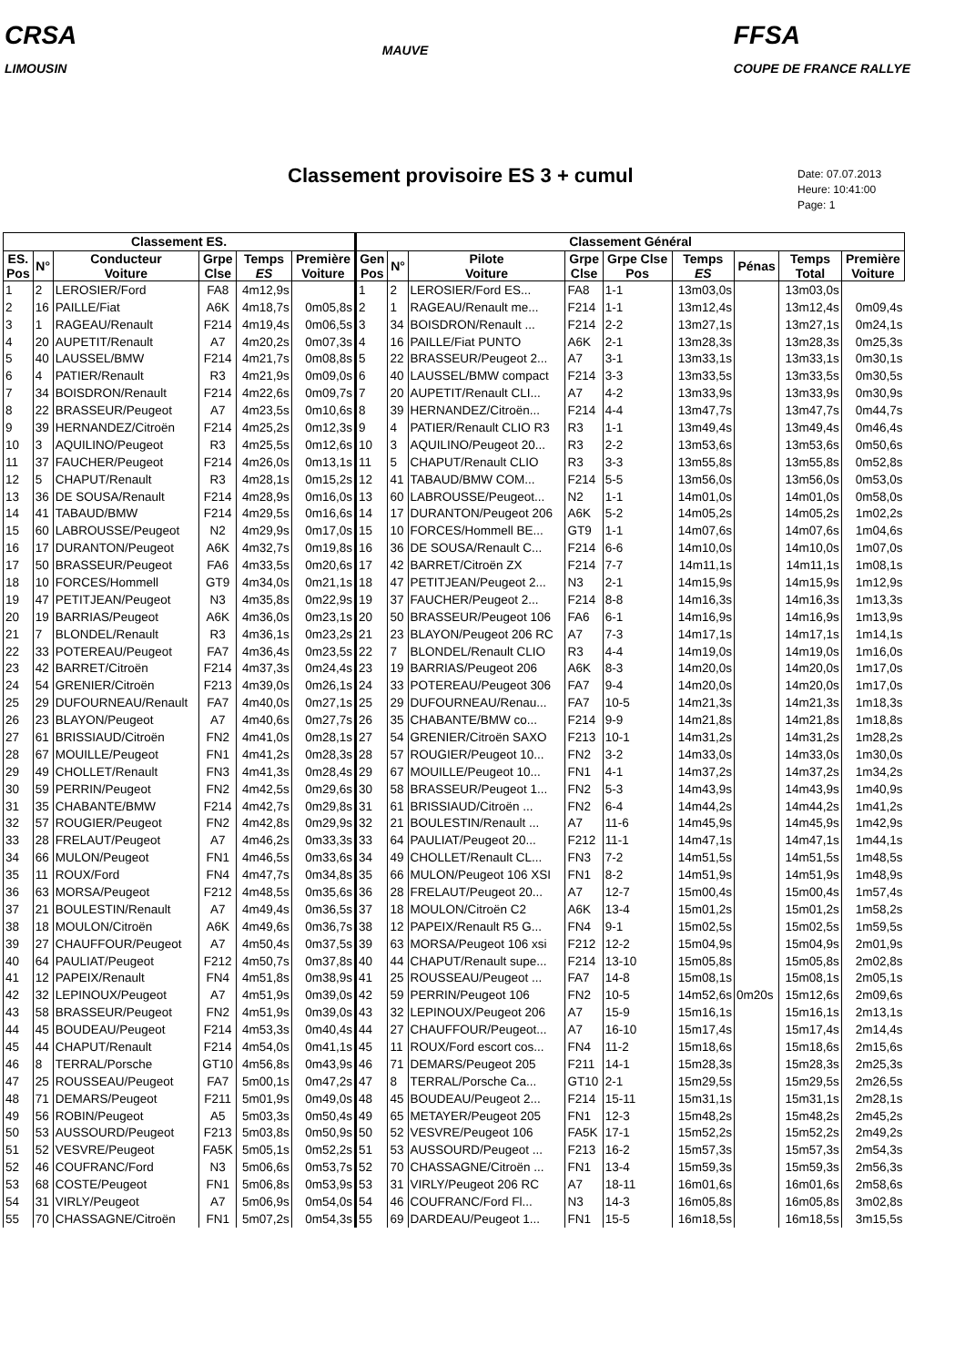CRSA
LIMOUSIN
MAUVE
FFSA
COUPE DE FRANCE RALLYE
Classement provisoire ES 3 + cumul
Date: 07.07.2013
Heure: 10:41:00
Page: 1
| Classement ES. | | | | | | Classement Général | | | | | | | | |
| --- | --- | --- | --- | --- | --- | --- | --- | --- | --- | --- | --- | --- | --- | --- |
| ES. Pos | N° | Conducteur Voiture | Grpe Clse | Temps ES | Première Voiture | Gen Pos | N° | Pilote Voiture | Grpe Clse | Grpe Clse Pos | Temps ES | Pénas | Temps Total | Première Voiture |
| 1 | 2 | LEROSIER/Ford | FA8 | 4m12,9s | | 1 | 2 | LEROSIER/Ford ES... | FA8 | 1-1 | 13m03,0s | | 13m03,0s | |
| 2 | 16 | PAILLE/Fiat | A6K | 4m18,7s | 0m05,8s | 2 | 1 | RAGEAU/Renault me... | F214 | 1-1 | 13m12,4s | | 13m12,4s | 0m09,4s |
| 3 | 1 | RAGEAU/Renault | F214 | 4m19,4s | 0m06,5s | 3 | 34 | BOISDRON/Renault ... | F214 | 2-2 | 13m27,1s | | 13m27,1s | 0m24,1s |
| 4 | 20 | AUPETIT/Renault | A7 | 4m20,2s | 0m07,3s | 4 | 16 | PAILLE/Fiat PUNTO | A6K | 2-1 | 13m28,3s | | 13m28,3s | 0m25,3s |
| 5 | 40 | LAUSSEL/BMW | F214 | 4m21,7s | 0m08,8s | 5 | 22 | BRASSEUR/Peugeot 2... | A7 | 3-1 | 13m33,1s | | 13m33,1s | 0m30,1s |
| 6 | 4 | PATIER/Renault | R3 | 4m21,9s | 0m09,0s | 6 | 40 | LAUSSEL/BMW compact | F214 | 3-3 | 13m33,5s | | 13m33,5s | 0m30,5s |
| 7 | 34 | BOISDRON/Renault | F214 | 4m22,6s | 0m09,7s | 7 | 20 | AUPETIT/Renault CLI... | A7 | 4-2 | 13m33,9s | | 13m33,9s | 0m30,9s |
| 8 | 22 | BRASSEUR/Peugeot | A7 | 4m23,5s | 0m10,6s | 8 | 39 | HERNANDEZ/Citroën... | F214 | 4-4 | 13m47,7s | | 13m47,7s | 0m44,7s |
| 9 | 39 | HERNANDEZ/Citroën | F214 | 4m25,2s | 0m12,3s | 9 | 4 | PATIER/Renault CLIO R3 | R3 | 1-1 | 13m49,4s | | 13m49,4s | 0m46,4s |
| 10 | 3 | AQUILINO/Peugeot | R3 | 4m25,5s | 0m12,6s | 10 | 3 | AQUILINO/Peugeot 20... | R3 | 2-2 | 13m53,6s | | 13m53,6s | 0m50,6s |
| 11 | 37 | FAUCHER/Peugeot | F214 | 4m26,0s | 0m13,1s | 11 | 5 | CHAPUT/Renault CLIO | R3 | 3-3 | 13m55,8s | | 13m55,8s | 0m52,8s |
| 12 | 5 | CHAPUT/Renault | R3 | 4m28,1s | 0m15,2s | 12 | 41 | TABAUD/BMW COM... | F214 | 5-5 | 13m56,0s | | 13m56,0s | 0m53,0s |
| 13 | 36 | DE SOUSA/Renault | F214 | 4m28,9s | 0m16,0s | 13 | 60 | LABROUSSE/Peugeot... | N2 | 1-1 | 14m01,0s | | 14m01,0s | 0m58,0s |
| 14 | 41 | TABAUD/BMW | F214 | 4m29,5s | 0m16,6s | 14 | 17 | DURANTON/Peugeot 206 | A6K | 5-2 | 14m05,2s | | 14m05,2s | 1m02,2s |
| 15 | 60 | LABROUSSE/Peugeot | N2 | 4m29,9s | 0m17,0s | 15 | 10 | FORCES/Hommell BE... | GT9 | 1-1 | 14m07,6s | | 14m07,6s | 1m04,6s |
| 16 | 17 | DURANTON/Peugeot | A6K | 4m32,7s | 0m19,8s | 16 | 36 | DE SOUSA/Renault C... | F214 | 6-6 | 14m10,0s | | 14m10,0s | 1m07,0s |
| 17 | 50 | BRASSEUR/Peugeot | FA6 | 4m33,5s | 0m20,6s | 17 | 42 | BARRET/Citroën ZX | F214 | 7-7 | 14m11,1s | | 14m11,1s | 1m08,1s |
| 18 | 10 | FORCES/Hommell | GT9 | 4m34,0s | 0m21,1s | 18 | 47 | PETITJEAN/Peugeot 2... | N3 | 2-1 | 14m15,9s | | 14m15,9s | 1m12,9s |
| 19 | 47 | PETITJEAN/Peugeot | N3 | 4m35,8s | 0m22,9s | 19 | 37 | FAUCHER/Peugeot 2... | F214 | 8-8 | 14m16,3s | | 14m16,3s | 1m13,3s |
| 20 | 19 | BARRIAS/Peugeot | A6K | 4m36,0s | 0m23,1s | 20 | 50 | BRASSEUR/Peugeot 106 | FA6 | 6-1 | 14m16,9s | | 14m16,9s | 1m13,9s |
| 21 | 7 | BLONDEL/Renault | R3 | 4m36,1s | 0m23,2s | 21 | 23 | BLAYON/Peugeot 206 RC | A7 | 7-3 | 14m17,1s | | 14m17,1s | 1m14,1s |
| 22 | 33 | POTEREAU/Peugeot | FA7 | 4m36,4s | 0m23,5s | 22 | 7 | BLONDEL/Renault CLIO | R3 | 4-4 | 14m19,0s | | 14m19,0s | 1m16,0s |
| 23 | 42 | BARRET/Citroën | F214 | 4m37,3s | 0m24,4s | 23 | 19 | BARRIAS/Peugeot 206 | A6K | 8-3 | 14m20,0s | | 14m20,0s | 1m17,0s |
| 24 | 54 | GRENIER/Citroën | F213 | 4m39,0s | 0m26,1s | 24 | 33 | POTEREAU/Peugeot 306 | FA7 | 9-4 | 14m20,0s | | 14m20,0s | 1m17,0s |
| 25 | 29 | DUFOURNEAU/Renault | FA7 | 4m40,0s | 0m27,1s | 25 | 29 | DUFOURNEAU/Renau... | FA7 | 10-5 | 14m21,3s | | 14m21,3s | 1m18,3s |
| 26 | 23 | BLAYON/Peugeot | A7 | 4m40,6s | 0m27,7s | 26 | 35 | CHABANTE/BMW co... | F214 | 9-9 | 14m21,8s | | 14m21,8s | 1m18,8s |
| 27 | 61 | BRISSIAUD/Citroën | FN2 | 4m41,0s | 0m28,1s | 27 | 54 | GRENIER/Citroën SAXO | F213 | 10-1 | 14m31,2s | | 14m31,2s | 1m28,2s |
| 28 | 67 | MOUILLE/Peugeot | FN1 | 4m41,2s | 0m28,3s | 28 | 57 | ROUGIER/Peugeot 10... | FN2 | 3-2 | 14m33,0s | | 14m33,0s | 1m30,0s |
| 29 | 49 | CHOLLET/Renault | FN3 | 4m41,3s | 0m28,4s | 29 | 67 | MOUILLE/Peugeot 10... | FN1 | 4-1 | 14m37,2s | | 14m37,2s | 1m34,2s |
| 30 | 59 | PERRIN/Peugeot | FN2 | 4m42,5s | 0m29,6s | 30 | 58 | BRASSEUR/Peugeot 1... | FN2 | 5-3 | 14m43,9s | | 14m43,9s | 1m40,9s |
| 31 | 35 | CHABANTE/BMW | F214 | 4m42,7s | 0m29,8s | 31 | 61 | BRISSIAUD/Citroën ... | FN2 | 6-4 | 14m44,2s | | 14m44,2s | 1m41,2s |
| 32 | 57 | ROUGIER/Peugeot | FN2 | 4m42,8s | 0m29,9s | 32 | 21 | BOULESTIN/Renault ... | A7 | 11-6 | 14m45,9s | | 14m45,9s | 1m42,9s |
| 33 | 28 | FRELAUT/Peugeot | A7 | 4m46,2s | 0m33,3s | 33 | 64 | PAULIAT/Peugeot 20... | F212 | 11-1 | 14m47,1s | | 14m47,1s | 1m44,1s |
| 34 | 66 | MULON/Peugeot | FN1 | 4m46,5s | 0m33,6s | 34 | 49 | CHOLLET/Renault CL... | FN3 | 7-2 | 14m51,5s | | 14m51,5s | 1m48,5s |
| 35 | 11 | ROUX/Ford | FN4 | 4m47,7s | 0m34,8s | 35 | 66 | MULON/Peugeot 106 XSI | FN1 | 8-2 | 14m51,9s | | 14m51,9s | 1m48,9s |
| 36 | 63 | MORSA/Peugeot | F212 | 4m48,5s | 0m35,6s | 36 | 28 | FRELAUT/Peugeot 20... | A7 | 12-7 | 15m00,4s | | 15m00,4s | 1m57,4s |
| 37 | 21 | BOULESTIN/Renault | A7 | 4m49,4s | 0m36,5s | 37 | 18 | MOULON/Citroën C2 | A6K | 13-4 | 15m01,2s | | 15m01,2s | 1m58,2s |
| 38 | 18 | MOULON/Citroën | A6K | 4m49,6s | 0m36,7s | 38 | 12 | PAPEIX/Renault R5 G... | FN4 | 9-1 | 15m02,5s | | 15m02,5s | 1m59,5s |
| 39 | 27 | CHAUFFOUR/Peugeot | A7 | 4m50,4s | 0m37,5s | 39 | 63 | MORSA/Peugeot 106 xsi | F212 | 12-2 | 15m04,9s | | 15m04,9s | 2m01,9s |
| 40 | 64 | PAULIAT/Peugeot | F212 | 4m50,7s | 0m37,8s | 40 | 44 | CHAPUT/Renault supe... | F214 | 13-10 | 15m05,8s | | 15m05,8s | 2m02,8s |
| 41 | 12 | PAPEIX/Renault | FN4 | 4m51,8s | 0m38,9s | 41 | 25 | ROUSSEAU/Peugeot ... | FA7 | 14-8 | 15m08,1s | | 15m08,1s | 2m05,1s |
| 42 | 32 | LEPINOUX/Peugeot | A7 | 4m51,9s | 0m39,0s | 42 | 59 | PERRIN/Peugeot 106 | FN2 | 10-5 | 14m52,6s | 0m20s | 15m12,6s | 2m09,6s |
| 43 | 58 | BRASSEUR/Peugeot | FN2 | 4m51,9s | 0m39,0s | 43 | 32 | LEPINOUX/Peugeot 206 | A7 | 15-9 | 15m16,1s | | 15m16,1s | 2m13,1s |
| 44 | 45 | BOUDEAU/Peugeot | F214 | 4m53,3s | 0m40,4s | 44 | 27 | CHAUFFOUR/Peugeot... | A7 | 16-10 | 15m17,4s | | 15m17,4s | 2m14,4s |
| 45 | 44 | CHAPUT/Renault | F214 | 4m54,0s | 0m41,1s | 45 | 11 | ROUX/Ford escort cos... | FN4 | 11-2 | 15m18,6s | | 15m18,6s | 2m15,6s |
| 46 | 8 | TERRAL/Porsche | GT10 | 4m56,8s | 0m43,9s | 46 | 71 | DEMARS/Peugeot 205 | F211 | 14-1 | 15m28,3s | | 15m28,3s | 2m25,3s |
| 47 | 25 | ROUSSEAU/Peugeot | FA7 | 5m00,1s | 0m47,2s | 47 | 8 | TERRAL/Porsche Ca... | GT10 | 2-1 | 15m29,5s | | 15m29,5s | 2m26,5s |
| 48 | 71 | DEMARS/Peugeot | F211 | 5m01,9s | 0m49,0s | 48 | 45 | BOUDEAU/Peugeot 2... | F214 | 15-11 | 15m31,1s | | 15m31,1s | 2m28,1s |
| 49 | 56 | ROBIN/Peugeot | A5 | 5m03,3s | 0m50,4s | 49 | 65 | METAYER/Peugeot 205 | FN1 | 12-3 | 15m48,2s | | 15m48,2s | 2m45,2s |
| 50 | 53 | AUSSOURD/Peugeot | F213 | 5m03,8s | 0m50,9s | 50 | 52 | VESVRE/Peugeot 106 | FA5K | 17-1 | 15m52,2s | | 15m52,2s | 2m49,2s |
| 51 | 52 | VESVRE/Peugeot | FA5K | 5m05,1s | 0m52,2s | 51 | 53 | AUSSOURD/Peugeot ... | F213 | 16-2 | 15m57,3s | | 15m57,3s | 2m54,3s |
| 52 | 46 | COUFRANC/Ford | N3 | 5m06,6s | 0m53,7s | 52 | 70 | CHASSAGNE/Citroën ... | FN1 | 13-4 | 15m59,3s | | 15m59,3s | 2m56,3s |
| 53 | 68 | COSTE/Peugeot | FN1 | 5m06,8s | 0m53,9s | 53 | 31 | VIRLY/Peugeot 206 RC | A7 | 18-11 | 16m01,6s | | 16m01,6s | 2m58,6s |
| 54 | 31 | VIRLY/Peugeot | A7 | 5m06,9s | 0m54,0s | 54 | 46 | COUFRANC/Ford Fl... | N3 | 14-3 | 16m05,8s | | 16m05,8s | 3m02,8s |
| 55 | 70 | CHASSAGNE/Citroën | FN1 | 5m07,2s | 0m54,3s | 55 | 69 | DARDEAU/Peugeot 1... | FN1 | 15-5 | 16m18,5s | | 16m18,5s | 3m15,5s |